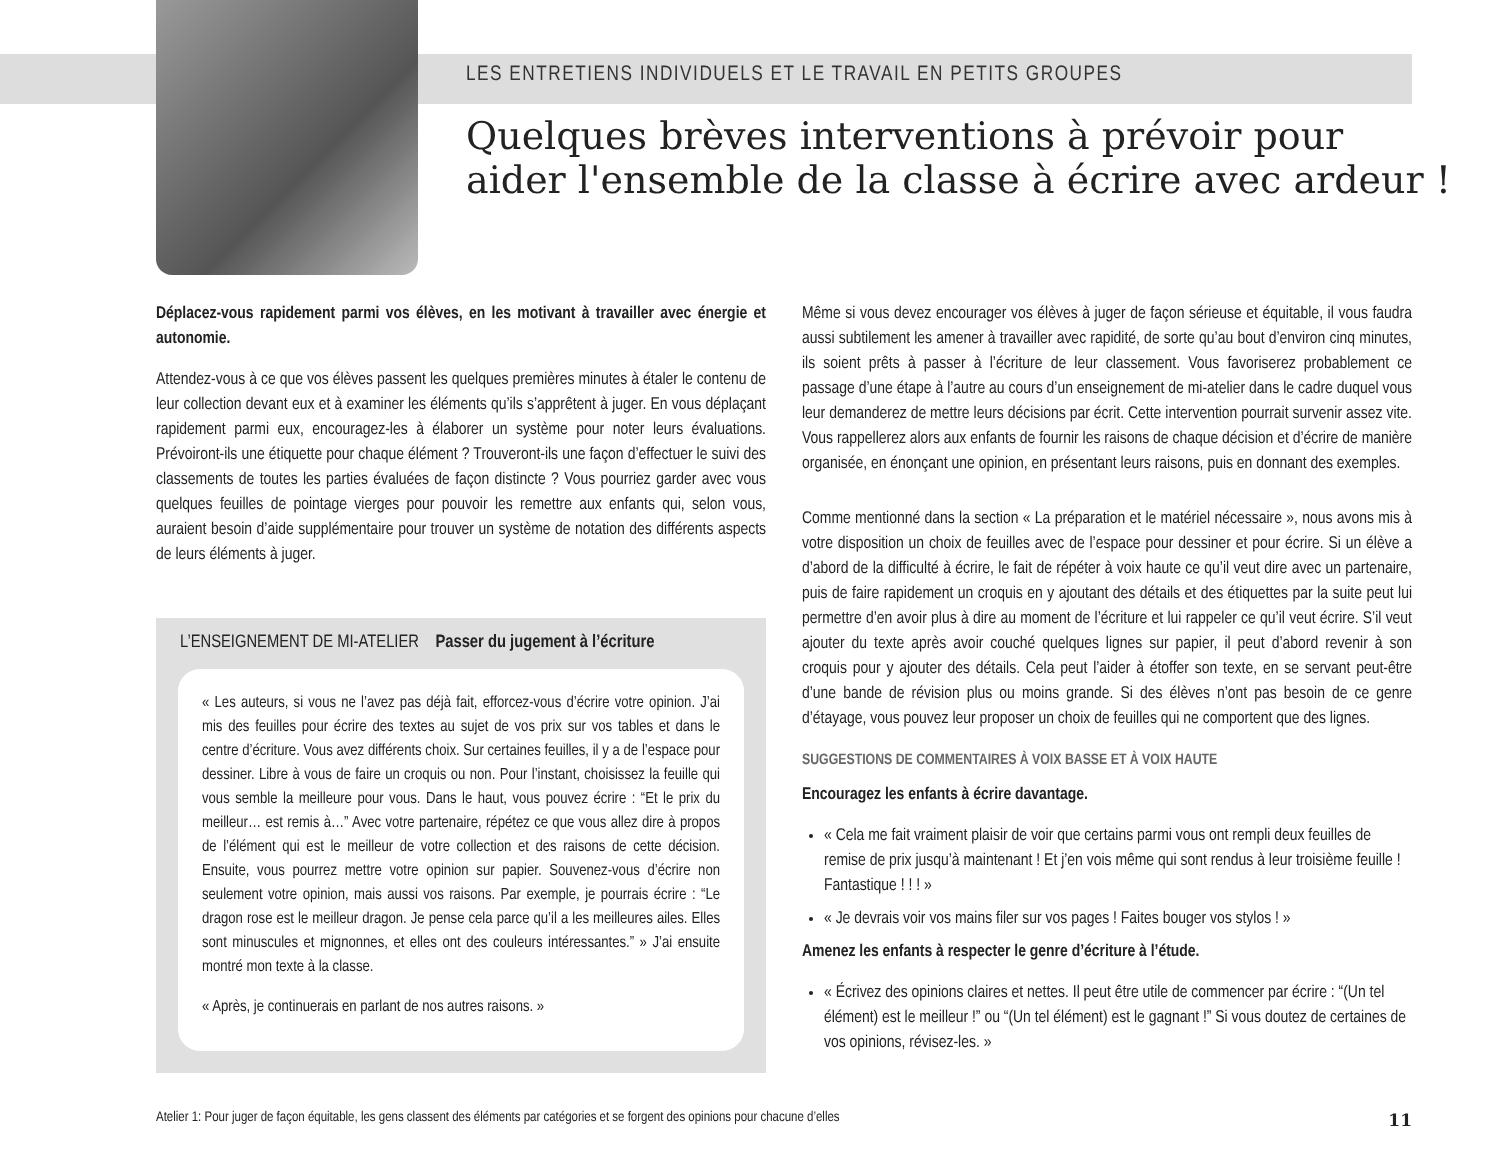LES ENTRETIENS INDIVIDUELS ET LE TRAVAIL EN PETITS GROUPES
Quelques brèves interventions à prévoir pour
aider l'ensemble de la classe à écrire avec ardeur !
Déplacez-vous rapidement parmi vos élèves, en les motivant à travailler avec énergie et autonomie.
Attendez-vous à ce que vos élèves passent les quelques premières minutes à étaler le contenu de leur collection devant eux et à examiner les éléments qu’ils s’apprêtent à juger. En vous déplaçant rapidement parmi eux, encouragez-les à élaborer un système pour noter leurs évaluations. Prévoiront-ils une étiquette pour chaque élément ? Trouveront-ils une façon d’effectuer le suivi des classements de toutes les parties évaluées de façon distincte ? Vous pourriez garder avec vous quelques feuilles de pointage vierges pour pouvoir les remettre aux enfants qui, selon vous, auraient besoin d’aide supplémentaire pour trouver un système de notation des différents aspects de leurs éléments à juger.
L’ENSEIGNEMENT DE MI-ATELIER Passer du jugement à l’écriture
« Les auteurs, si vous ne l’avez pas déjà fait, efforcez-vous d’écrire votre opinion. J’ai mis des feuilles pour écrire des textes au sujet de vos prix sur vos tables et dans le centre d’écriture. Vous avez différents choix. Sur certaines feuilles, il y a de l’espace pour dessiner. Libre à vous de faire un croquis ou non. Pour l’instant, choisissez la feuille qui vous semble la meilleure pour vous. Dans le haut, vous pouvez écrire : “Et le prix du meilleur… est remis à…” Avec votre partenaire, répétez ce que vous allez dire à propos de l’élément qui est le meilleur de votre collection et des raisons de cette décision. Ensuite, vous pourrez mettre votre opinion sur papier. Souvenez-vous d’écrire non seulement votre opinion, mais aussi vos raisons. Par exemple, je pourrais écrire : “Le dragon rose est le meilleur dragon. Je pense cela parce qu’il a les meilleures ailes. Elles sont minuscules et mignonnes, et elles ont des couleurs intéressantes.” » J’ai ensuite montré mon texte à la classe.
« Après, je continuerais en parlant de nos autres raisons. »
Même si vous devez encourager vos élèves à juger de façon sérieuse et équitable, il vous faudra aussi subtilement les amener à travailler avec rapidité, de sorte qu’au bout d’environ cinq minutes, ils soient prêts à passer à l’écriture de leur classement. Vous favoriserez probablement ce passage d’une étape à l’autre au cours d’un enseignement de mi-atelier dans le cadre duquel vous leur demanderez de mettre leurs décisions par écrit. Cette intervention pourrait survenir assez vite. Vous rappellerez alors aux enfants de fournir les raisons de chaque décision et d’écrire de manière organisée, en énonçant une opinion, en présentant leurs raisons, puis en donnant des exemples.
Comme mentionné dans la section « La préparation et le matériel nécessaire », nous avons mis à votre disposition un choix de feuilles avec de l’espace pour dessiner et pour écrire. Si un élève a d’abord de la difficulté à écrire, le fait de répéter à voix haute ce qu’il veut dire avec un partenaire, puis de faire rapidement un croquis en y ajoutant des détails et des étiquettes par la suite peut lui permettre d’en avoir plus à dire au moment de l’écriture et lui rappeler ce qu’il veut écrire. S’il veut ajouter du texte après avoir couché quelques lignes sur papier, il peut d’abord revenir à son croquis pour y ajouter des détails. Cela peut l’aider à étoffer son texte, en se servant peut-être d’une bande de révision plus ou moins grande. Si des élèves n’ont pas besoin de ce genre d’étayage, vous pouvez leur proposer un choix de feuilles qui ne comportent que des lignes.
SUGGESTIONS DE COMMENTAIRES À VOIX BASSE ET À VOIX HAUTE
Encouragez les enfants à écrire davantage.
« Cela me fait vraiment plaisir de voir que certains parmi vous ont rempli deux feuilles de remise de prix jusqu’à maintenant ! Et j’en vois même qui sont rendus à leur troisième feuille ! Fantastique ! ! ! »
« Je devrais voir vos mains filer sur vos pages ! Faites bouger vos stylos ! »
Amenez les enfants à respecter le genre d’écriture à l’étude.
« Écrivez des opinions claires et nettes. Il peut être utile de commencer par écrire : “(Un tel élément) est le meilleur !” ou “(Un tel élément) est le gagnant !” Si vous doutez de certaines de vos opinions, révisez-les. »
Atelier 1: Pour juger de façon équitable, les gens classent des éléments par catégories et se forgent des opinions pour chacune d’elles 11